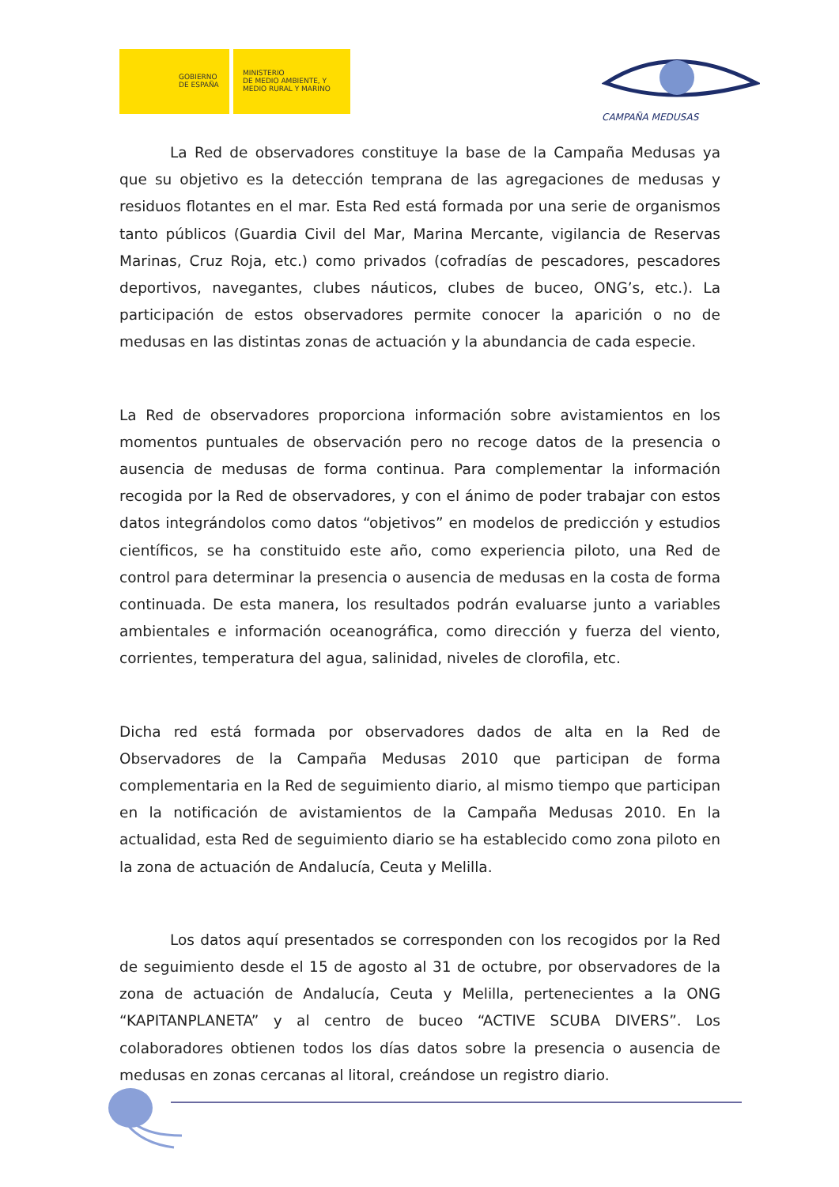GOBIERNO
DE ESPAÑA
MINISTERIO
DE MEDIO AMBIENTE, Y
MEDIO RURAL Y MARINO
CAMPAÑA MEDUSAS
La Red de observadores constituye la base de la Campaña Medusas ya que su objetivo es la detección temprana de las agregaciones de medusas y residuos flotantes en el mar. Esta Red está formada por una serie de organismos tanto públicos (Guardia Civil del Mar, Marina Mercante, vigilancia de Reservas Marinas, Cruz Roja, etc.) como privados (cofradías de pescadores, pescadores deportivos, navegantes, clubes náuticos, clubes de buceo, ONG’s, etc.). La participación de estos observadores permite conocer la aparición o no de medusas en las distintas zonas de actuación y la abundancia de cada especie.
La Red de observadores proporciona información sobre avistamientos en los momentos puntuales de observación pero no recoge datos de la presencia o ausencia de medusas de forma continua. Para complementar la información recogida por la Red de observadores, y con el ánimo de poder trabajar con estos datos integrándolos como datos “objetivos” en modelos de predicción y estudios científicos, se ha constituido este año, como experiencia piloto, una Red de control para determinar la presencia o ausencia de medusas en la costa de forma continuada. De esta manera, los resultados podrán evaluarse junto a variables ambientales e información oceanográfica, como dirección y fuerza del viento, corrientes, temperatura del agua, salinidad, niveles de clorofila, etc.
Dicha red está formada por observadores dados de alta en la Red de Observadores de la Campaña Medusas 2010 que participan de forma complementaria en la Red de seguimiento diario, al mismo tiempo que participan en la notificación de avistamientos de la Campaña Medusas 2010. En la actualidad, esta Red de seguimiento diario se ha establecido como zona piloto en la zona de actuación de Andalucía, Ceuta y Melilla.
Los datos aquí presentados se corresponden con los recogidos por la Red de seguimiento desde el 15 de agosto al 31 de octubre, por observadores de la zona de actuación de Andalucía, Ceuta y Melilla, pertenecientes a la ONG “KAPITANPLANETA” y al centro de buceo “ACTIVE SCUBA DIVERS”. Los colaboradores obtienen todos los días datos sobre la presencia o ausencia de medusas en zonas cercanas al litoral, creándose un registro diario.